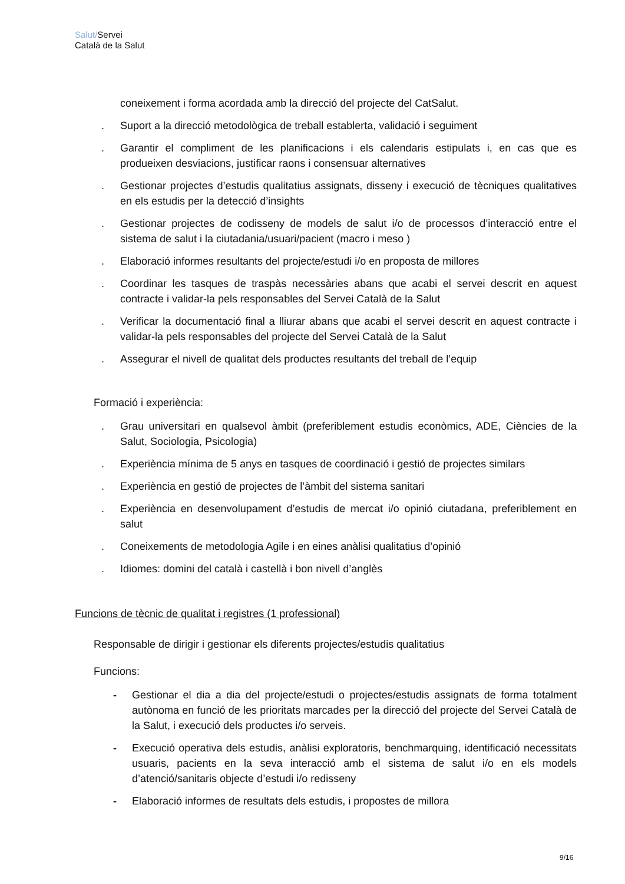Salut/Servei
Català de la Salut
coneixement i forma acordada amb la direcció del projecte del CatSalut.
. Suport a la direcció metodològica de treball establerta, validació i seguiment
. Garantir el compliment de les planificacions i els calendaris estipulats i, en cas que es produeixen desviacions, justificar raons i consensuar alternatives
. Gestionar projectes d’estudis qualitatius assignats, disseny i execució de tècniques qualitatives en els estudis per la detecció d’insights
. Gestionar projectes de codisseny de models de salut i/o de processos d’interacció entre el sistema de salut i la ciutadania/usuari/pacient (macro i meso )
. Elaboració informes resultants del projecte/estudi i/o en proposta de millores
. Coordinar les tasques de traspàs necessàries abans que acabi el servei descrit en aquest contracte i validar-la pels responsables del Servei Català de la Salut
. Verificar la documentació final a lliurar abans que acabi el servei descrit en aquest contracte i validar-la pels responsables del projecte del Servei Català de la Salut
. Assegurar el nivell de qualitat dels productes resultants del treball de l’equip
Formació i experiència:
. Grau universitari en qualsevol àmbit (preferiblement estudis econòmics, ADE, Ciències de la Salut, Sociologia, Psicologia)
. Experiència mínima de 5 anys en tasques de coordinació i gestió de projectes similars
. Experiència en gestió de projectes de l’àmbit del sistema sanitari
. Experiència en desenvolupament d’estudis de mercat i/o opinió ciutadana, preferiblement en salut
. Coneixements de metodologia Agile i en eines anàlisi qualitatius d’opinió
. Idiomes: domini del català i castellà i bon nivell d’anglès
Funcions de tècnic de qualitat i registres (1 professional)
Responsable de dirigir i gestionar els diferents projectes/estudis qualitatius
Funcions:
- Gestionar el dia a dia del projecte/estudi o projectes/estudis assignats de forma totalment autònoma en funció de les prioritats marcades per la direcció del projecte del Servei Català de la Salut, i execució dels productes i/o serveis.
- Execució operativa dels estudis, anàlisi exploratoris, benchmarquing, identificació necessitats usuaris, pacients en la seva interacció amb el sistema de salut i/o en els models d’atenció/sanitaris objecte d’estudi i/o redisseny
- Elaboració informes de resultats dels estudis, i propostes de millora
9/16